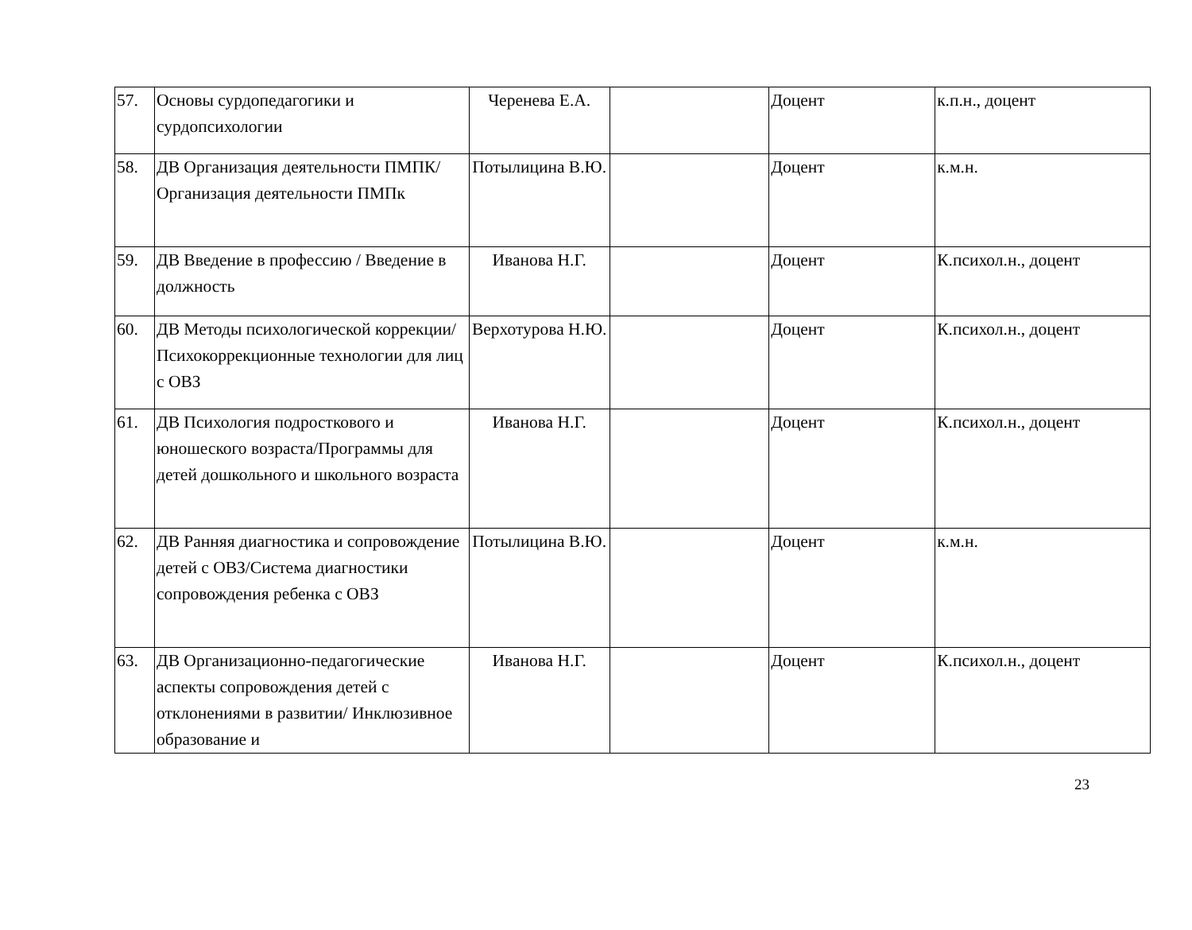| 57. | Основы сурдопедагогики и сурдопсихологии | Черенева Е.А. | | Доцент | к.п.н., доцент |
| 58. | ДВ Организация деятельности ПМПК/ Организация деятельности ПМПк | Потылицина В.Ю. | | Доцент | к.м.н. |
| 59. | ДВ Введение в профессию / Введение в должность | Иванова Н.Г. | | Доцент | К.психол.н., доцент |
| 60. | ДВ Методы психологической коррекции/Психокоррекционные технологии для лиц с ОВЗ | Верхотурова Н.Ю. | | Доцент | К.психол.н., доцент |
| 61. | ДВ Психология подросткового и юношеского возраста/Программы для детей дошкольного и школьного возраста | Иванова Н.Г. | | Доцент | К.психол.н., доцент |
| 62. | ДВ Ранняя диагностика и сопровождение детей с ОВЗ/Система диагностики сопровождения ребенка с ОВЗ | Потылицина В.Ю. | | Доцент | к.м.н. |
| 63. | ДВ Организационно-педагогические аспекты сопровождения детей с отклонениями в развитии/ Инклюзивное образование и | Иванова Н.Г. | | Доцент | К.психол.н., доцент |
23